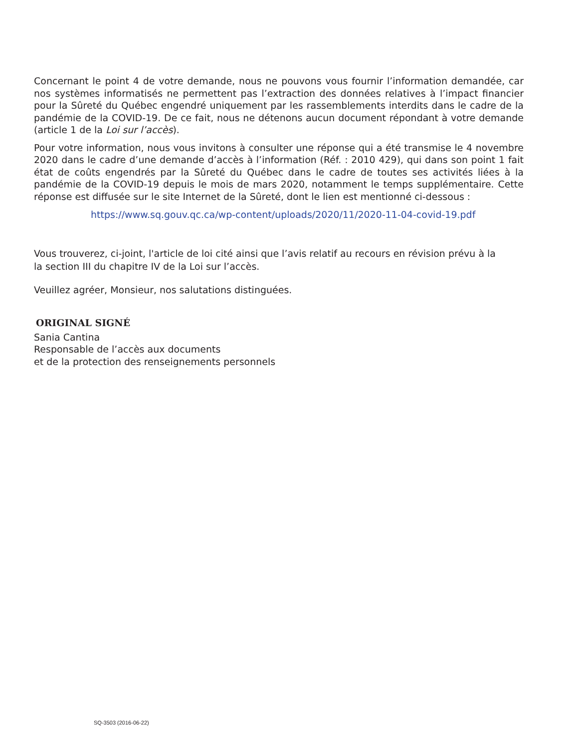Concernant le point 4 de votre demande, nous ne pouvons vous fournir l’information demandée, car nos systèmes informatisés ne permettent pas l’extraction des données relatives à l’impact financier pour la Sûreté du Québec engendré uniquement par les rassemblements interdits dans le cadre de la pandémie de la COVID-19. De ce fait, nous ne détenons aucun document répondant à votre demande (article 1 de la Loi sur l’accès).
Pour votre information, nous vous invitons à consulter une réponse qui a été transmise le 4 novembre 2020 dans le cadre d’une demande d’accès à l’information (Réf. : 2010 429), qui dans son point 1 fait état de coûts engendrés par la Sûreté du Québec dans le cadre de toutes ses activités liées à la pandémie de la COVID-19 depuis le mois de mars 2020, notamment le temps supplémentaire. Cette réponse est diffusée sur le site Internet de la Sûreté, dont le lien est mentionné ci-dessous :
https://www.sq.gouv.qc.ca/wp-content/uploads/2020/11/2020-11-04-covid-19.pdf
Vous trouverez, ci-joint, l'article de loi cité ainsi que l’avis relatif au recours en révision prévu à la
la section III du chapitre IV de la Loi sur l’accès.
Veuillez agréer, Monsieur, nos salutations distinguées.
ORIGINAL SIGNÉ
Sania Cantina
Responsable de l’accès aux documents
et de la protection des renseignements personnels
SQ-3503 (2016-06-22)